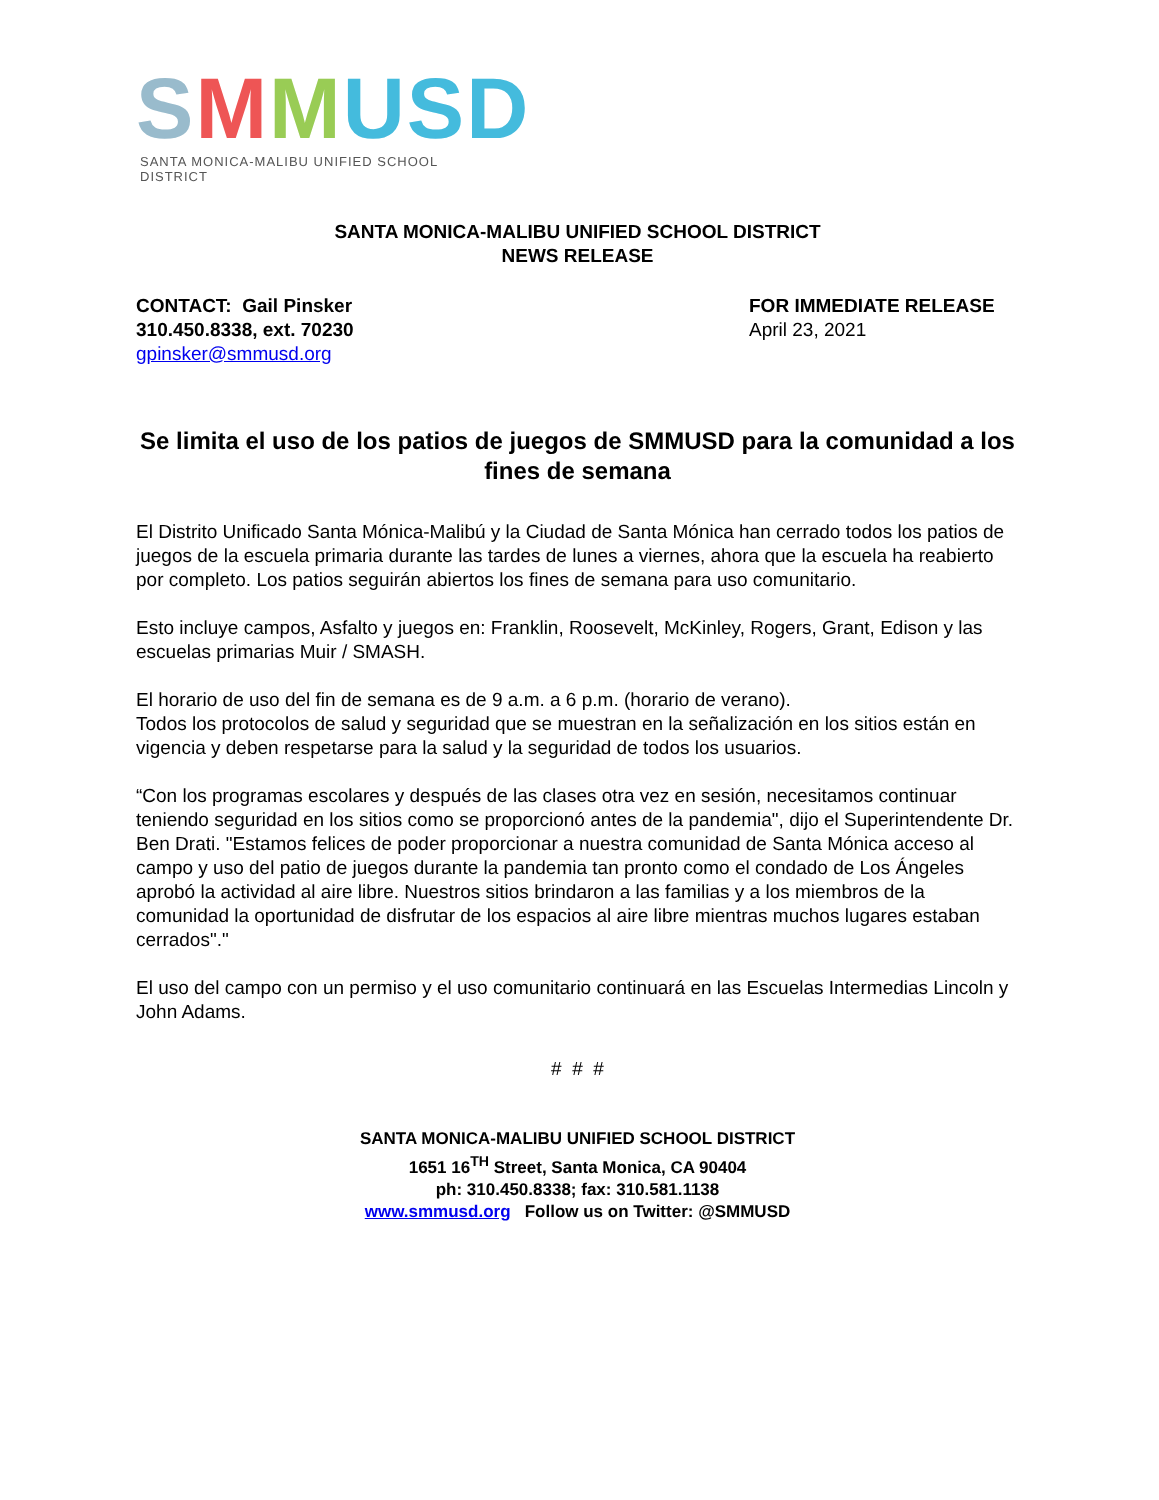SMMUSD
SANTA MONICA-MALIBU UNIFIED SCHOOL DISTRICT
SANTA MONICA-MALIBU UNIFIED SCHOOL DISTRICT
NEWS RELEASE
CONTACT: Gail Pinsker
310.450.8338, ext. 70230
gpinsker@smmusd.org
FOR IMMEDIATE RELEASE
April 23, 2021
Se limita el uso de los patios de juegos de SMMUSD para la comunidad a los fines de semana
El Distrito Unificado Santa Mónica-Malibú y la Ciudad de Santa Mónica han cerrado todos los patios de juegos de la escuela primaria durante las tardes de lunes a viernes, ahora que la escuela ha reabierto por completo. Los patios seguirán abiertos los fines de semana para uso comunitario.
Esto incluye campos, Asfalto y juegos en: Franklin, Roosevelt, McKinley, Rogers, Grant, Edison y las escuelas primarias Muir / SMASH.
El horario de uso del fin de semana es de 9 a.m. a 6 p.m. (horario de verano).
Todos los protocolos de salud y seguridad que se muestran en la señalización en los sitios están en vigencia y deben respetarse para la salud y la seguridad de todos los usuarios.
“Con los programas escolares y después de las clases otra vez en sesión, necesitamos continuar teniendo seguridad en los sitios como se proporcionó antes de la pandemia", dijo el Superintendente Dr. Ben Drati. "Estamos felices de poder proporcionar a nuestra comunidad de Santa Mónica acceso al campo y uso del patio de juegos durante la pandemia tan pronto como el condado de Los Ángeles aprobó la actividad al aire libre. Nuestros sitios brindaron a las familias y a los miembros de la comunidad la oportunidad de disfrutar de los espacios al aire libre mientras muchos lugares estaban cerrados"."
El uso del campo con un permiso y el uso comunitario continuará en las Escuelas Intermedias Lincoln y John Adams.
# # #
SANTA MONICA-MALIBU UNIFIED SCHOOL DISTRICT
1651 16<sup>TH</sup> Street, Santa Monica, CA 90404
ph: 310.450.8338; fax: 310.581.1138
www.smmusd.org Follow us on Twitter: @SMMUSD